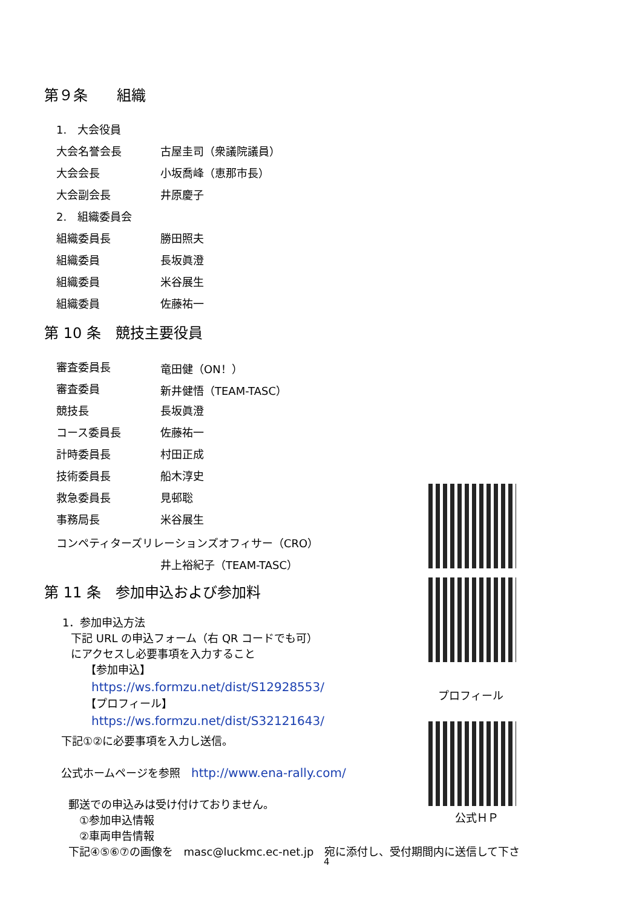第９条　　組織
1.　大会役員
大会名誉会長 古屋圭司（衆議院議員）
大会会長 小坂喬峰（恵那市長）
大会副会長 井原慶子
2.　組織委員会
組織委員長 勝田照夫
組織委員 長坂眞澄
組織委員 米谷展生
組織委員 佐藤祐一
第 10 条　競技主要役員
審査委員長 竜田健（ON！）
審査委員 新井健悟（TEAM-TASC）
競技長 長坂眞澄
コース委員長 佐藤祐一
計時委員長 村田正成
技術委員長 船木淳史
救急委員長 見邨聡
事務局長 米谷展生
コンペティターズリレーションズオフィサー（CRO）
井上裕紀子（TEAM-TASC）
第 11 条　参加申込および参加料
1．参加申込方法
下記 URL の申込フォーム（右 QR コードでも可）
にアクセスし必要事項を入力すること
【参加申込】
https://ws.formzu.net/dist/S12928553/
【プロフィール】
https://ws.formzu.net/dist/S32121643/
下記①②に必要事項を入力し送信。
公式ホームページを参照　http://www.ena-rally.com/
郵送での申込みは受け付けておりません。
　①参加申込情報
　②車両申告情報
下記④⑤⑥⑦の画像を　masc@luckmc.ec-net.jp　宛に添付し、受付期間内に送信して下さ
プロフィール
公式ＨＰ
4